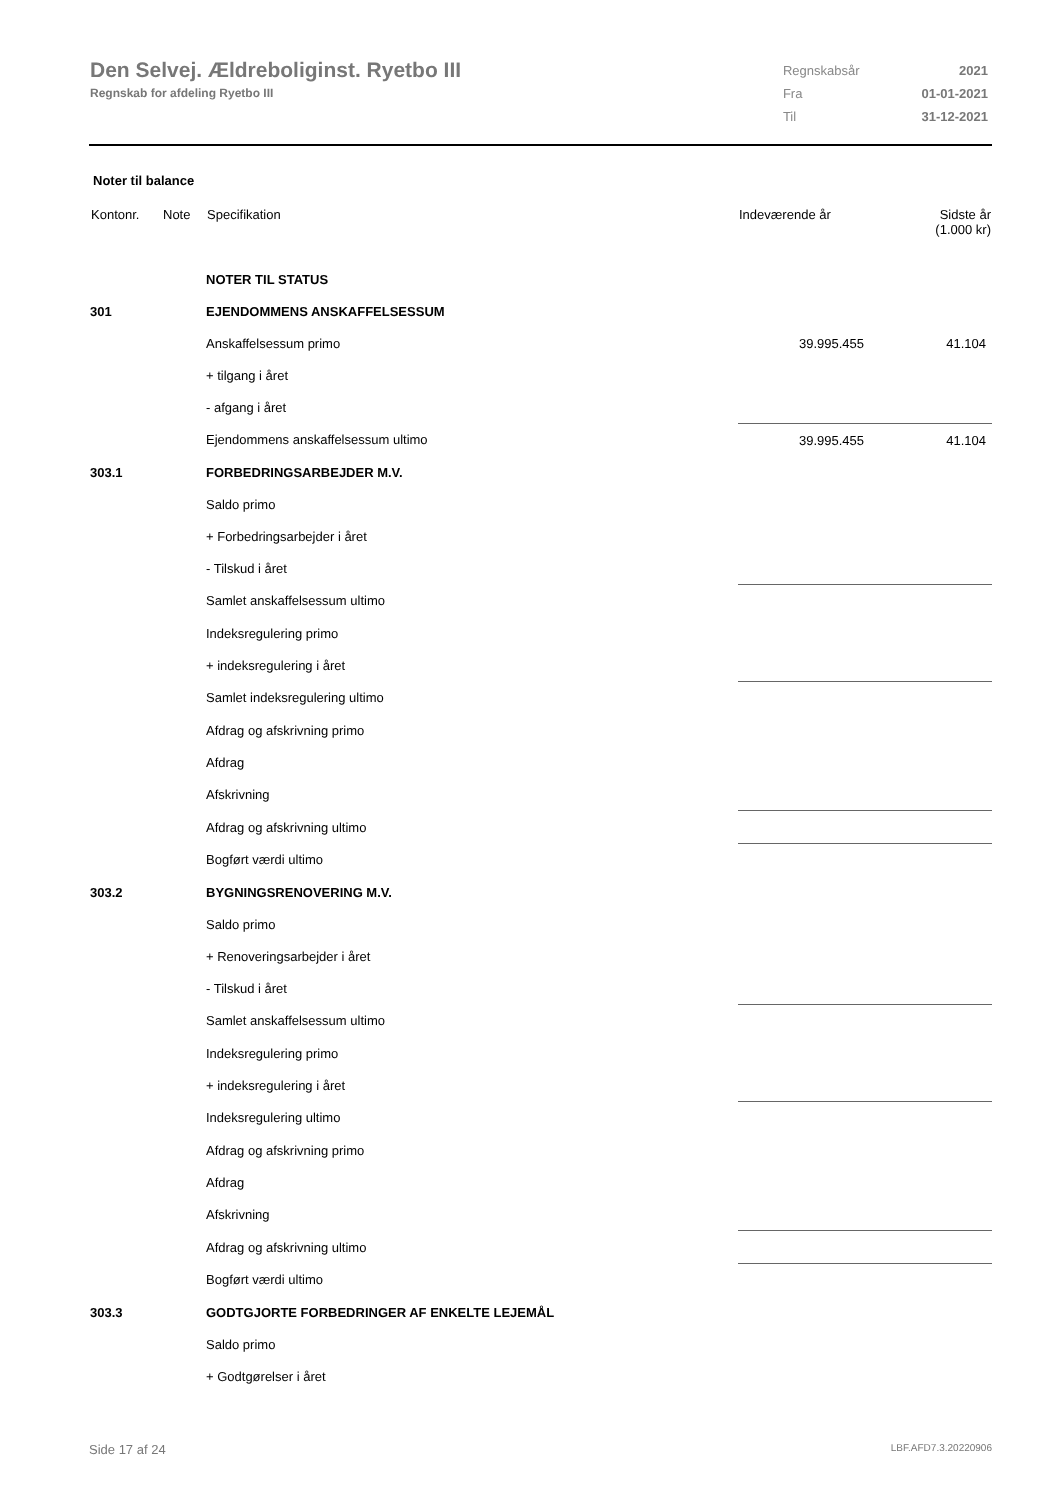Den Selvej. Ældreboliginst. Ryetbo III
Regnskab for afdeling Ryetbo III
| Regnskabsår | 2021 |
| Fra | 01-01-2021 |
| Til | 31-12-2021 |
Noter til balance
| Kontonr. | Note | Specifikation | Indeværende år | Sidste år (1.000 kr) |
| --- | --- | --- | --- | --- |
| | | NOTER TIL STATUS | | |
| 301 | | EJENDOMMENS ANSKAFFELSESSUM | | |
| | | Anskaffelsessum primo | 39.995.455 | 41.104 |
| | | + tilgang i året | | |
| | | - afgang i året | | |
| | | Ejendommens anskaffelsessum ultimo | 39.995.455 | 41.104 |
| 303.1 | | FORBEDRINGSARBEJDER M.V. | | |
| | | Saldo primo | | |
| | | + Forbedringsarbejder i året | | |
| | | - Tilskud i året | | |
| | | Samlet anskaffelsessum ultimo | | |
| | | Indeksregulering primo | | |
| | | + indeksregulering i året | | |
| | | Samlet indeksregulering ultimo | | |
| | | Afdrag og afskrivning primo | | |
| | | Afdrag | | |
| | | Afskrivning | | |
| | | Afdrag og afskrivning ultimo | | |
| | | Bogført værdi ultimo | | |
| 303.2 | | BYGNINGSRENOVERING M.V. | | |
| | | Saldo primo | | |
| | | + Renoveringsarbejder i året | | |
| | | - Tilskud i året | | |
| | | Samlet anskaffelsessum ultimo | | |
| | | Indeksregulering primo | | |
| | | + indeksregulering i året | | |
| | | Indeksregulering ultimo | | |
| | | Afdrag og afskrivning primo | | |
| | | Afdrag | | |
| | | Afskrivning | | |
| | | Afdrag og afskrivning ultimo | | |
| | | Bogført værdi ultimo | | |
| 303.3 | | GODTGJORTE FORBEDRINGER AF ENKELTE LEJEMÅL | | |
| | | Saldo primo | | |
| | | + Godtgørelser i året | | |
Side 17 af 24 LBF.AFD7.3.20220906